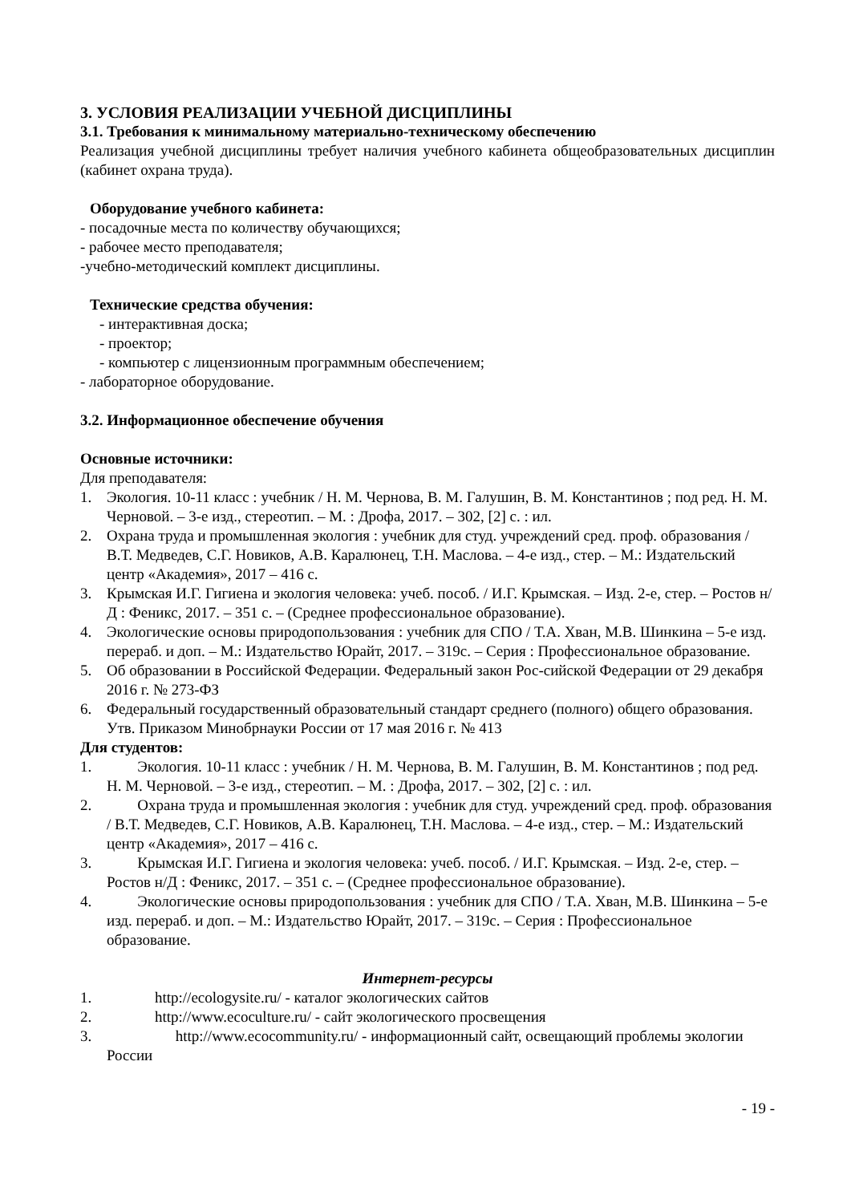3. УСЛОВИЯ РЕАЛИЗАЦИИ УЧЕБНОЙ ДИСЦИПЛИНЫ
3.1. Требования к минимальному материально-техническому обеспечению
Реализация учебной дисциплины требует наличия учебного кабинета общеобразовательных дисциплин (кабинет охрана труда).
Оборудование учебного кабинета:
- посадочные места по количеству обучающихся;
- рабочее место преподавателя;
-учебно-методический комплект дисциплины.
Технические средства обучения:
- интерактивная доска;
- проектор;
- компьютер с лицензионным программным обеспечением;
- лабораторное оборудование.
3.2. Информационное обеспечение обучения
Основные источники:
Для преподавателя:
1. Экология. 10-11 класс : учебник / Н. М. Чернова, В. М. Галушин, В. М. Константинов ; под ред. Н. М. Черновой. – 3-е изд., стереотип. – М. : Дрофа, 2017. – 302, [2] с. : ил.
2. Охрана труда и промышленная экология : учебник для студ. учреждений сред. проф. образования / В.Т. Медведев, С.Г. Новиков, А.В. Каралюнец, Т.Н. Маслова. – 4-е изд., стер. – М.: Издательский центр «Академия», 2017 – 416 с.
3. Крымская И.Г. Гигиена и экология человека: учеб. пособ. / И.Г. Крымская. – Изд. 2-е, стер. – Ростов н/Д : Феникс, 2017. – 351 с. – (Среднее профессиональное образование).
4. Экологические основы природопользования : учебник для СПО / Т.А. Хван, М.В. Шинкина – 5-е изд. перераб. и доп. – М.: Издательство Юрайт, 2017. – 319с. – Серия : Профессиональное образование.
5. Об образовании в Российской Федерации. Федеральный закон Рос-сийской Федерации от 29 декабря 2016 г. № 273-ФЗ
6. Федеральный государственный образовательный стандарт среднего (полного) общего образования. Утв. Приказом Минобрнауки России от 17 мая 2016 г. № 413
Для студентов:
1. Экология. 10-11 класс : учебник / Н. М. Чернова, В. М. Галушин, В. М. Константинов ; под ред. Н. М. Черновой. – 3-е изд., стереотип. – М. : Дрофа, 2017. – 302, [2] с. : ил.
2. Охрана труда и промышленная экология : учебник для студ. учреждений сред. проф. образования / В.Т. Медведев, С.Г. Новиков, А.В. Каралюнец, Т.Н. Маслова. – 4-е изд., стер. – М.: Издательский центр «Академия», 2017 – 416 с.
3. Крымская И.Г. Гигиена и экология человека: учеб. пособ. / И.Г. Крымская. – Изд. 2-е, стер. – Ростов н/Д : Феникс, 2017. – 351 с. – (Среднее профессиональное образование).
4. Экологические основы природопользования : учебник для СПО / Т.А. Хван, М.В. Шинкина – 5-е изд. перераб. и доп. – М.: Издательство Юрайт, 2017. – 319с. – Серия : Профессиональное образование.
Интернет-ресурсы
1. http://ecologysite.ru/ - каталог экологических сайтов
2. http://www.ecoculture.ru/ - сайт экологического просвещения
3. http://www.ecocommunity.ru/ - информационный сайт, освещающий проблемы экологии России
- 19 -